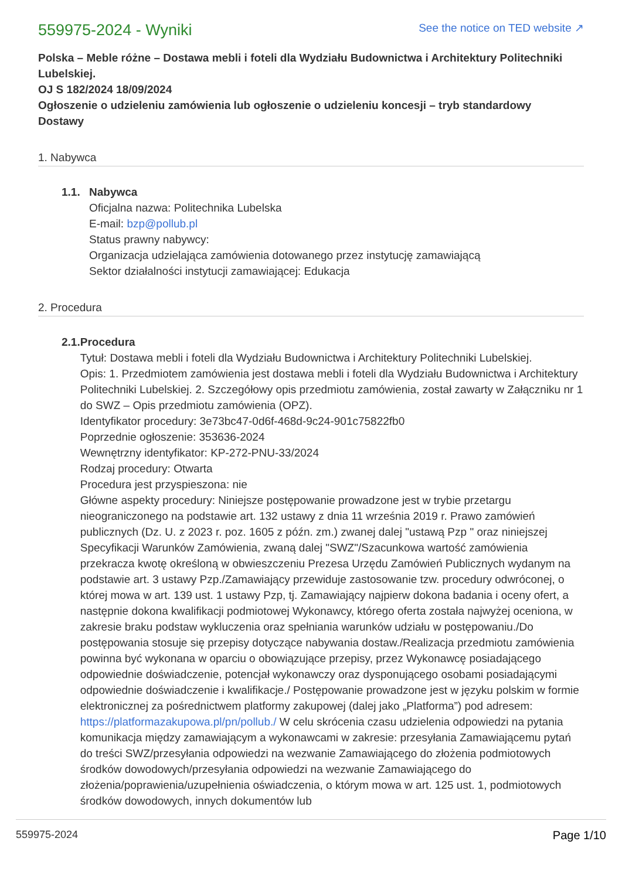559975-2024 - Wyniki
See the notice on TED website ↗
Polska – Meble różne – Dostawa mebli i foteli dla Wydziału Budownictwa i Architektury Politechniki Lubelskiej.
OJ S 182/2024 18/09/2024
Ogłoszenie o udzieleniu zamówienia lub ogłoszenie o udzieleniu koncesji – tryb standardowy
Dostawy
1. Nabywca
1.1. Nabywca
Oficjalna nazwa: Politechnika Lubelska
E-mail: bzp@pollub.pl
Status prawny nabywcy:
Organizacja udzielająca zamówienia dotowanego przez instytucję zamawiającą
Sektor działalności instytucji zamawiającej: Edukacja
2. Procedura
2.1. Procedura
Tytuł: Dostawa mebli i foteli dla Wydziału Budownictwa i Architektury Politechniki Lubelskiej.
Opis: 1. Przedmiotem zamówienia jest dostawa mebli i foteli dla Wydziału Budownictwa i Architektury Politechniki Lubelskiej. 2. Szczegółowy opis przedmiotu zamówienia, został zawarty w Załączniku nr 1 do SWZ – Opis przedmiotu zamówienia (OPZ).
Identyfikator procedury: 3e73bc47-0d6f-468d-9c24-901c75822fb0
Poprzednie ogłoszenie: 353636-2024
Wewnętrzny identyfikator: KP-272-PNU-33/2024
Rodzaj procedury: Otwarta
Procedura jest przyspieszona: nie
Główne aspekty procedury: Niniejsze postępowanie prowadzone jest w trybie przetargu nieograniczonego na podstawie art. 132 ustawy z dnia 11 września 2019 r. Prawo zamówień publicznych (Dz. U. z 2023 r. poz. 1605 z późn. zm.) zwanej dalej "ustawą Pzp " oraz niniejszej Specyfikacji Warunków Zamówienia, zwaną dalej "SWZ"/Szacunkowa wartość zamówienia przekracza kwotę określoną w obwieszczeniu Prezesa Urzędu Zamówień Publicznych wydanym na podstawie art. 3 ustawy Pzp./Zamawiający przewiduje zastosowanie tzw. procedury odwróconej, o której mowa w art. 139 ust. 1 ustawy Pzp, tj. Zamawiający najpierw dokona badania i oceny ofert, a następnie dokona kwalifikacji podmiotowej Wykonawcy, którego oferta została najwyżej oceniona, w zakresie braku podstaw wykluczenia oraz spełniania warunków udziału w postępowaniu./Do postępowania stosuje się przepisy dotyczące nabywania dostaw./Realizacja przedmiotu zamówienia powinna być wykonana w oparciu o obowiązujące przepisy, przez Wykonawcę posiadającego odpowiednie doświadczenie, potencjał wykonawczy oraz dysponującego osobami posiadającymi odpowiednie doświadczenie i kwalifikacje./ Postępowanie prowadzone jest w języku polskim w formie elektronicznej za pośrednictwem platformy zakupowej (dalej jako „Platforma”) pod adresem: https://platformazakupowa.pl/pn/pollub./ W celu skrócenia czasu udzielenia odpowiedzi na pytania komunikacja między zamawiającym a wykonawcami w zakresie: przesyłania Zamawiającemu pytań do treści SWZ/przesyłania odpowiedzi na wezwanie Zamawiającego do złożenia podmiotowych środków dowodowych/przesyłania odpowiedzi na wezwanie Zamawiającego do złożenia/poprawienia/uzupełnienia oświadczenia, o którym mowa w art. 125 ust. 1, podmiotowych środków dowodowych, innych dokumentów lub
559975-2024 Page 1/10